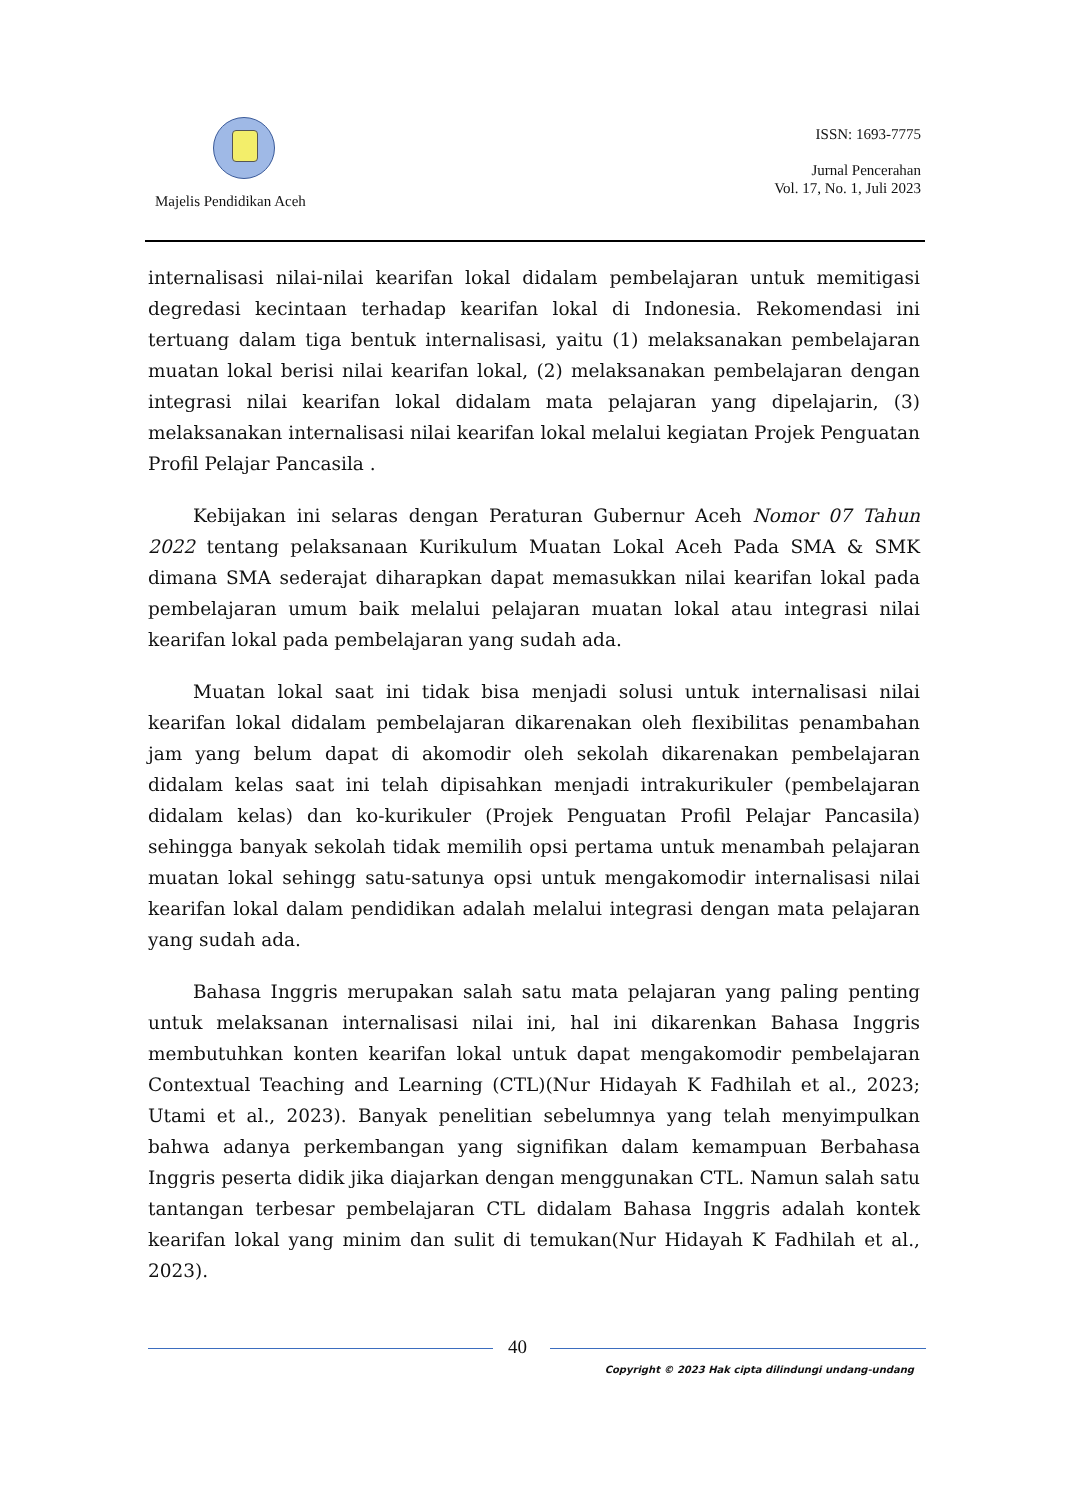Majelis Pendidikan Aceh
ISSN: 1693-7775
Jurnal Pencerahan
Vol. 17, No. 1, Juli 2023
internalisasi nilai-nilai kearifan lokal didalam pembelajaran untuk memitigasi degredasi kecintaan terhadap kearifan lokal di Indonesia. Rekomendasi ini tertuang dalam tiga bentuk internalisasi, yaitu (1) melaksanakan pembelajaran muatan lokal berisi nilai kearifan lokal, (2) melaksanakan pembelajaran dengan integrasi nilai kearifan lokal didalam mata pelajaran yang dipelajarin, (3) melaksanakan internalisasi nilai kearifan lokal melalui kegiatan Projek Penguatan Profil Pelajar Pancasila .
Kebijakan ini selaras dengan Peraturan Gubernur Aceh Nomor 07 Tahun 2022 tentang pelaksanaan Kurikulum Muatan Lokal Aceh Pada SMA & SMK dimana SMA sederajat diharapkan dapat memasukkan nilai kearifan lokal pada pembelajaran umum baik melalui pelajaran muatan lokal atau integrasi nilai kearifan lokal pada pembelajaran yang sudah ada.
Muatan lokal saat ini tidak bisa menjadi solusi untuk internalisasi nilai kearifan lokal didalam pembelajaran dikarenakan oleh flexibilitas penambahan jam yang belum dapat di akomodir oleh sekolah dikarenakan pembelajaran didalam kelas saat ini telah dipisahkan menjadi intrakurikuler (pembelajaran didalam kelas) dan ko-kurikuler (Projek Penguatan Profil Pelajar Pancasila) sehingga banyak sekolah tidak memilih opsi pertama untuk menambah pelajaran muatan lokal sehingg satu-satunya opsi untuk mengakomodir internalisasi nilai kearifan lokal dalam pendidikan adalah melalui integrasi dengan mata pelajaran yang sudah ada.
Bahasa Inggris merupakan salah satu mata pelajaran yang paling penting untuk melaksanan internalisasi nilai ini, hal ini dikarenkan Bahasa Inggris membutuhkan konten kearifan lokal untuk dapat mengakomodir pembelajaran Contextual Teaching and Learning (CTL)(Nur Hidayah K Fadhilah et al., 2023; Utami et al., 2023). Banyak penelitian sebelumnya yang telah menyimpulkan bahwa adanya perkembangan yang signifikan dalam kemampuan Berbahasa Inggris peserta didik jika diajarkan dengan menggunakan CTL. Namun salah satu tantangan terbesar pembelajaran CTL didalam Bahasa Inggris adalah kontek kearifan lokal yang minim dan sulit di temukan(Nur Hidayah K Fadhilah et al., 2023).
40
Copyright © 2023 Hak cipta dilindungi undang-undang